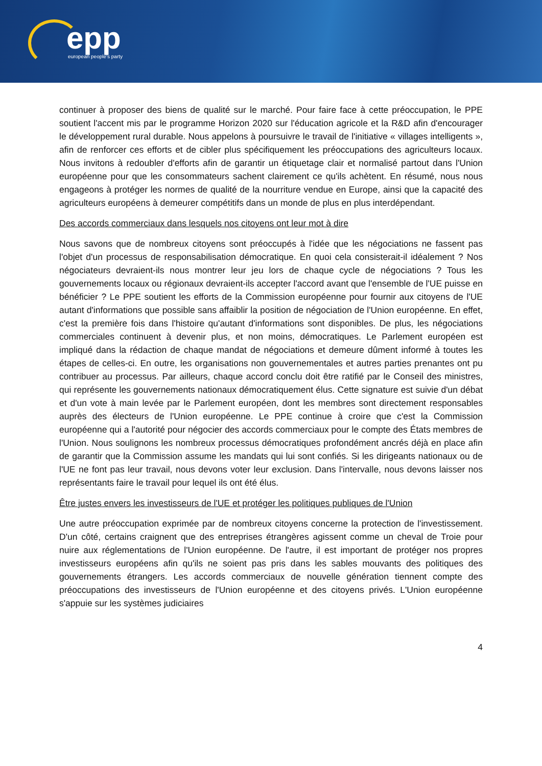epp
european people's party
continuer à proposer des biens de qualité sur le marché. Pour faire face à cette préoccupation, le PPE soutient l'accent mis par le programme Horizon 2020 sur l'éducation agricole et la R&D afin d'encourager le développement rural durable. Nous appelons à poursuivre le travail de l'initiative « villages intelligents », afin de renforcer ces efforts et de cibler plus spécifiquement les préoccupations des agriculteurs locaux. Nous invitons à redoubler d'efforts afin de garantir un étiquetage clair et normalisé partout dans l'Union européenne pour que les consommateurs sachent clairement ce qu'ils achètent. En résumé, nous nous engageons à protéger les normes de qualité de la nourriture vendue en Europe, ainsi que la capacité des agriculteurs européens à demeurer compétitifs dans un monde de plus en plus interdépendant.
Des accords commerciaux dans lesquels nos citoyens ont leur mot à dire
Nous savons que de nombreux citoyens sont préoccupés à l'idée que les négociations ne fassent pas l'objet d'un processus de responsabilisation démocratique. En quoi cela consisterait-il idéalement ? Nos négociateurs devraient-ils nous montrer leur jeu lors de chaque cycle de négociations ? Tous les gouvernements locaux ou régionaux devraient-ils accepter l'accord avant que l'ensemble de l'UE puisse en bénéficier ? Le PPE soutient les efforts de la Commission européenne pour fournir aux citoyens de l'UE autant d'informations que possible sans affaiblir la position de négociation de l'Union européenne. En effet, c'est la première fois dans l'histoire qu'autant d'informations sont disponibles. De plus, les négociations commerciales continuent à devenir plus, et non moins, démocratiques. Le Parlement européen est impliqué dans la rédaction de chaque mandat de négociations et demeure dûment informé à toutes les étapes de celles-ci. En outre, les organisations non gouvernementales et autres parties prenantes ont pu contribuer au processus. Par ailleurs, chaque accord conclu doit être ratifié par le Conseil des ministres, qui représente les gouvernements nationaux démocratiquement élus. Cette signature est suivie d'un débat et d'un vote à main levée par le Parlement européen, dont les membres sont directement responsables auprès des électeurs de l'Union européenne. Le PPE continue à croire que c'est la Commission européenne qui a l'autorité pour négocier des accords commerciaux pour le compte des États membres de l'Union. Nous soulignons les nombreux processus démocratiques profondément ancrés déjà en place afin de garantir que la Commission assume les mandats qui lui sont confiés. Si les dirigeants nationaux ou de l'UE ne font pas leur travail, nous devons voter leur exclusion. Dans l'intervalle, nous devons laisser nos représentants faire le travail pour lequel ils ont été élus.
Être justes envers les investisseurs de l'UE et protéger les politiques publiques de l'Union
Une autre préoccupation exprimée par de nombreux citoyens concerne la protection de l'investissement. D'un côté, certains craignent que des entreprises étrangères agissent comme un cheval de Troie pour nuire aux réglementations de l'Union européenne. De l'autre, il est important de protéger nos propres investisseurs européens afin qu'ils ne soient pas pris dans les sables mouvants des politiques des gouvernements étrangers. Les accords commerciaux de nouvelle génération tiennent compte des préoccupations des investisseurs de l'Union européenne et des citoyens privés. L'Union européenne s'appuie sur les systèmes judiciaires
4